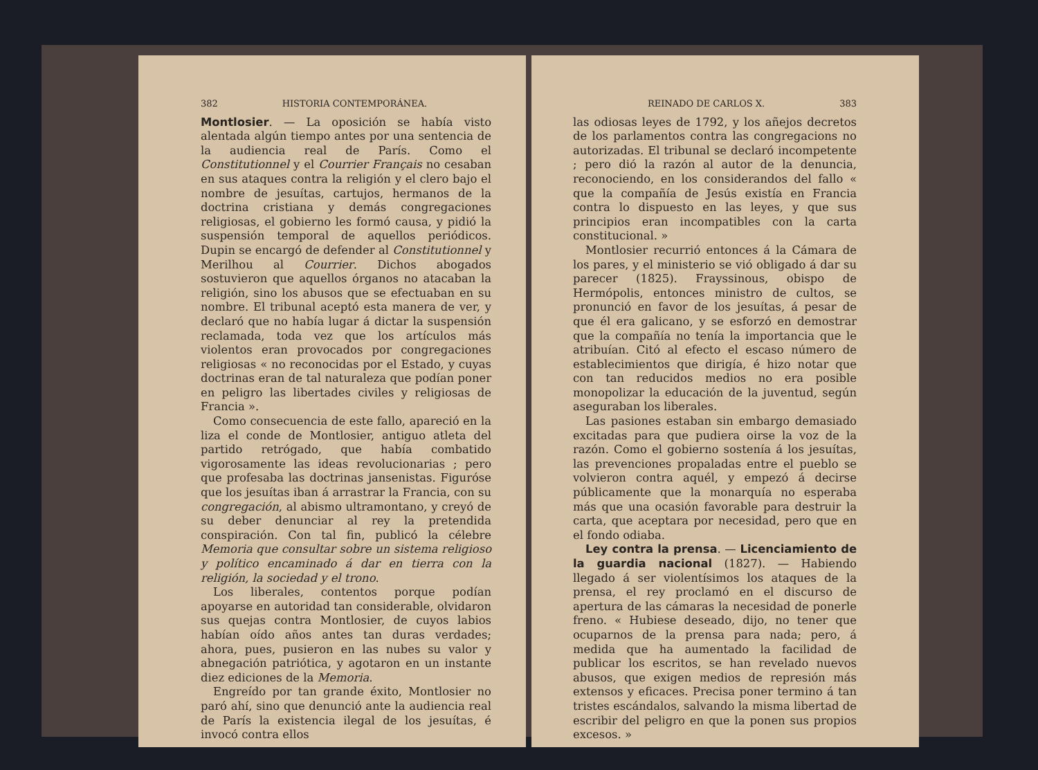382 HISTORIA CONTEMPORÁNEA.
Montlosier. — La oposición se había visto alentada algún tiempo antes por una sentencia de la audiencia real de París. Como el Constitutionnel y el Courrier Français no cesaban en sus ataques contra la religión y el clero bajo el nombre de jesuítas, cartujos, hermanos de la doctrina cristiana y demás congregaciones religiosas, el gobierno les formó causa, y pidió la suspensión temporal de aquellos periódicos. Dupin se encargó de defender al Constitutionnel y Merilhou al Courrier. Dichos abogados sostuvieron que aquellos órganos no atacaban la religión, sino los abusos que se efectuaban en su nombre. El tribunal aceptó esta manera de ver, y declaró que no había lugar á dictar la suspensión reclamada, toda vez que los artículos más violentos eran provocados por congregaciones religiosas « no reconocidas por el Estado, y cuyas doctrinas eran de tal naturaleza que podían poner en peligro las libertades civiles y religiosas de Francia ».
Como consecuencia de este fallo, apareció en la liza el conde de Montlosier, antiguo atleta del partido retrógado, que había combatido vigorosamente las ideas revolucionarias ; pero que profesaba las doctrinas jansenistas. Figuróse que los jesuítas iban á arrastrar la Francia, con su congregación, al abismo ultramontano, y creyó de su deber denunciar al rey la pretendida conspiración. Con tal fin, publicó la célebre Memoria que consultar sobre un sistema religioso y político encaminado á dar en tierra con la religión, la sociedad y el trono.
Los liberales, contentos porque podían apoyarse en autoridad tan considerable, olvidaron sus quejas contra Montlosier, de cuyos labios habían oído años antes tan duras verdades; ahora, pues, pusieron en las nubes su valor y abnegación patriótica, y agotaron en un instante diez ediciones de la Memoria.
Engreído por tan grande éxito, Montlosier no paró ahí, sino que denunció ante la audiencia real de París la existencia ilegal de los jesuítas, é invocó contra ellos
REINADO DE CARLOS X. 383
las odiosas leyes de 1792, y los añejos decretos de los parlamentos contra las congregacions no autorizadas. El tribunal se declaró incompetente ; pero dió la razón al autor de la denuncia, reconociendo, en los considerandos del fallo « que la compañía de Jesús existía en Francia contra lo dispuesto en las leyes, y que sus principios eran incompatibles con la carta constitucional. »
Montlosier recurrió entonces á la Cámara de los pares, y el ministerio se vió obligado á dar su parecer (1825). Frayssinous, obispo de Hermópolis, entonces ministro de cultos, se pronunció en favor de los jesuítas, á pesar de que él era galicano, y se esforzó en demostrar que la compañía no tenía la importancia que le atribuían. Citó al efecto el escaso número de establecimientos que dirigía, é hizo notar que con tan reducidos medios no era posible monopolizar la educación de la juventud, según aseguraban los liberales.
Las pasiones estaban sin embargo demasiado excitadas para que pudiera oirse la voz de la razón. Como el gobierno sostenía á los jesuítas, las prevenciones propaladas entre el pueblo se volvieron contra aquél, y empezó á decirse públicamente que la monarquía no esperaba más que una ocasión favorable para destruir la carta, que aceptara por necesidad, pero que en el fondo odiaba.
Ley contra la prensa. — Licenciamiento de la guardia nacional (1827). — Habiendo llegado á ser violentísimos los ataques de la prensa, el rey proclamó en el discurso de apertura de las cámaras la necesidad de ponerle freno. « Hubiese deseado, dijo, no tener que ocuparnos de la prensa para nada; pero, á medida que ha aumentado la facilidad de publicar los escritos, se han revelado nuevos abusos, que exigen medios de represión más extensos y eficaces. Precisa poner termino á tan tristes escándalos, salvando la misma libertad de escribir del peligro en que la ponen sus propios excesos. »